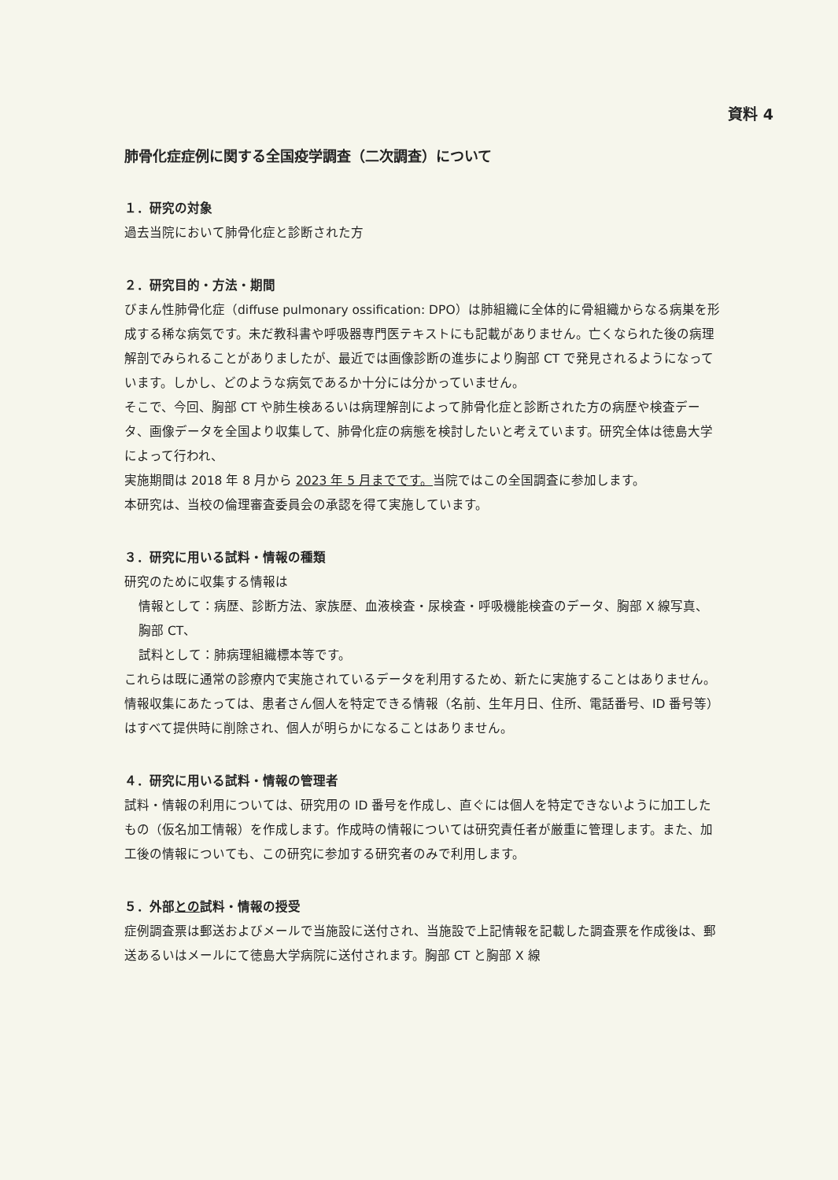資料 4
肺骨化症症例に関する全国疫学調査（二次調査）について
１．研究の対象
過去当院において肺骨化症と診断された方
２．研究目的・方法・期間
びまん性肺骨化症（diffuse pulmonary ossification: DPO）は肺組織に全体的に骨組織からなる病巣を形成する稀な病気です。未だ教科書や呼吸器専門医テキストにも記載がありません。亡くなられた後の病理解剖でみられることがありましたが、最近では画像診断の進歩により胸部 CT で発見されるようになっています。しかし、どのような病気であるか十分には分かっていません。
そこで、今回、胸部 CT や肺生検あるいは病理解剖によって肺骨化症と診断された方の病歴や検査データ、画像データを全国より収集して、肺骨化症の病態を検討したいと考えています。研究全体は徳島大学によって行われ、
実施期間は 2018 年 8 月から 2023 年 5 月までです。当院ではこの全国調査に参加します。
本研究は、当校の倫理審査委員会の承認を得て実施しています。
３．研究に用いる試料・情報の種類
研究のために収集する情報は
情報として：病歴、診断方法、家族歴、血液検査・尿検査・呼吸機能検査のデータ、胸部 X 線写真、胸部 CT、
試料として：肺病理組織標本等です。
これらは既に通常の診療内で実施されているデータを利用するため、新たに実施することはありません。情報収集にあたっては、患者さん個人を特定できる情報（名前、生年月日、住所、電話番号、ID 番号等）はすべて提供時に削除され、個人が明らかになることはありません。
４．研究に用いる試料・情報の管理者
試料・情報の利用については、研究用の ID 番号を作成し、直ぐには個人を特定できないように加工したもの（仮名加工情報）を作成します。作成時の情報については研究責任者が厳重に管理します。また、加工後の情報についても、この研究に参加する研究者のみで利用します。
５．外部との試料・情報の授受
症例調査票は郵送およびメールで当施設に送付され、当施設で上記情報を記載した調査票を作成後は、郵送あるいはメールにて徳島大学病院に送付されます。胸部 CT と胸部 X 線